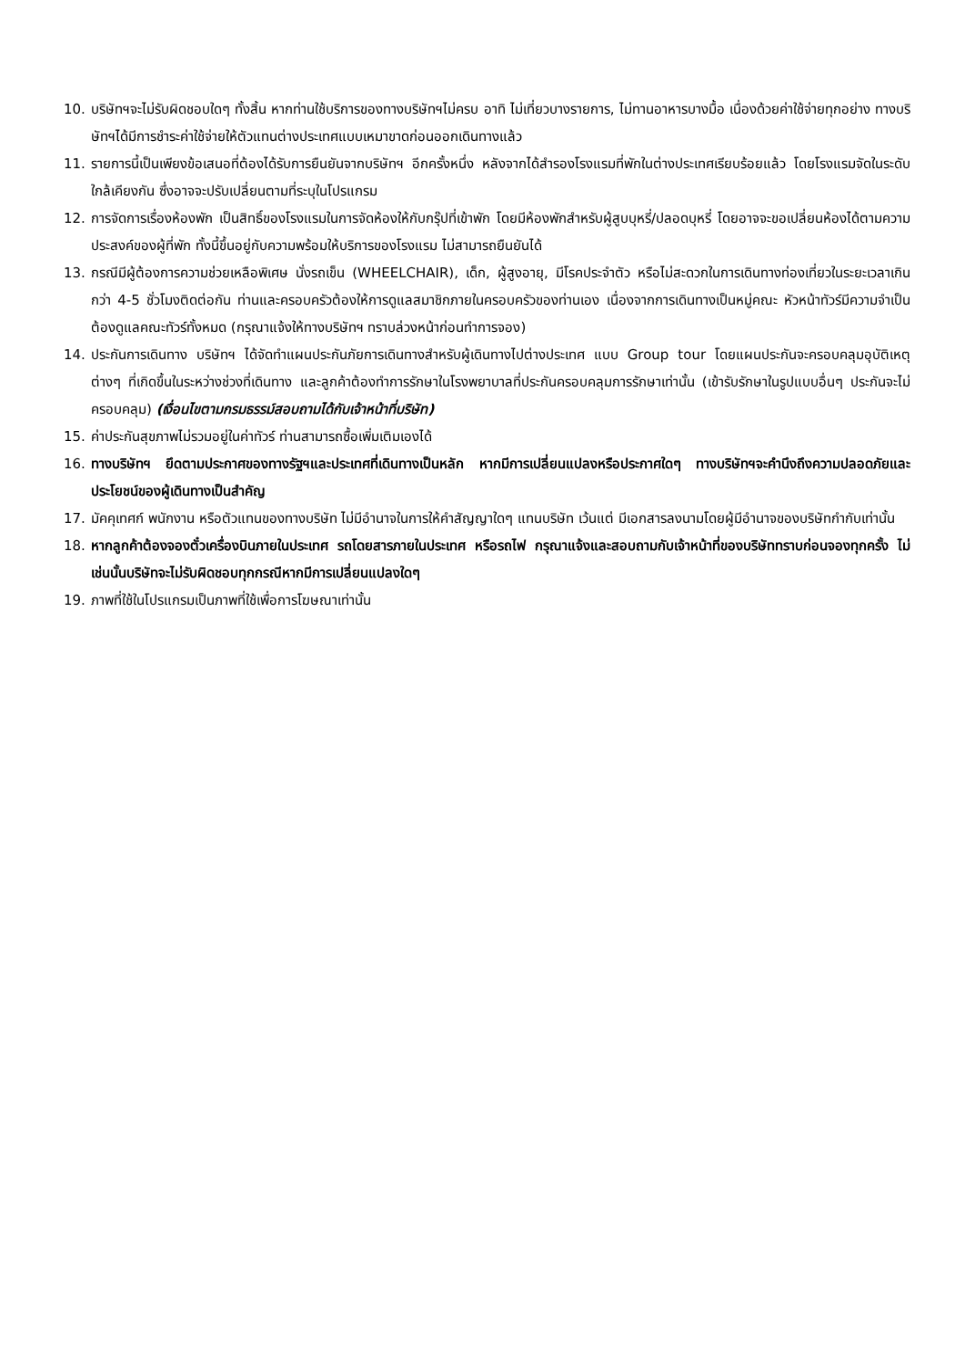10. บริษัทฯจะไม่รับผิดชอบใดๆ ทั้งสิ้น หากท่านใช้บริการของทางบริษัทฯไม่ครบ อาทิ ไม่เที่ยวบางรายการ, ไม่ทานอาหารบางมื้อ เนื่องด้วยค่าใช้จ่ายทุกอย่าง ทางบริษัทฯได้มีการชำระค่าใช้จ่ายให้ตัวแทนต่างประเทศแบบเหมาขาดก่อนออกเดินทางแล้ว
11. รายการนี้เป็นเพียงข้อเสนอที่ต้องได้รับการยืนยันจากบริษัทฯ อีกครั้งหนึ่ง หลังจากได้สำรองโรงแรมที่พักในต่างประเทศเรียบร้อยแล้ว โดยโรงแรมจัดในระดับใกล้เคียงกัน ซึ่งอาจจะปรับเปลี่ยนตามที่ระบุในโปรแกรม
12. การจัดการเรื่องห้องพัก เป็นสิทธิ์ของโรงแรมในการจัดห้องให้กับกรุ๊ปที่เข้าพัก โดยมีห้องพักสำหรับผู้สูบบุหรี่/ปลอดบุหรี่ โดยอาจจะขอเปลี่ยนห้องได้ตามความประสงค์ของผู้ที่พัก ทั้งนี้ขึ้นอยู่กับความพร้อมให้บริการของโรงแรม ไม่สามารถยืนยันได้
13. กรณีมีผู้ต้องการความช่วยเหลือพิเศษ นั่งรถเข็น (WHEELCHAIR), เด็ก, ผู้สูงอายุ, มีโรคประจำตัว หรือไม่สะดวกในการเดินทางท่องเที่ยวในระยะเวลาเกินกว่า 4-5 ชั่วโมงติดต่อกัน ท่านและครอบครัวต้องให้การดูแลสมาชิกภายในครอบครัวของท่านเอง เนื่องจากการเดินทางเป็นหมู่คณะ หัวหน้าทัวร์มีความจำเป็นต้องดูแลคณะทัวร์ทั้งหมด (กรุณาแจ้งให้ทางบริษัทฯ ทราบล่วงหน้าก่อนทำการจอง)
14. ประกันการเดินทาง บริษัทฯ ได้จัดทำแผนประกันภัยการเดินทางสำหรับผู้เดินทางไปต่างประเทศ แบบ Group tour โดยแผนประกันจะครอบคลุมอุบัติเหตุต่างๆ ที่เกิดขึ้นในระหว่างช่วงที่เดินทาง และลูกค้าต้องทำการรักษาในโรงพยาบาลที่ประกันครอบคลุมการรักษาเท่านั้น (เข้ารับรักษาในรูปแบบอื่นๆ ประกันจะไม่ครอบคลุม) (เงื่อนไขตามกรมธรรม์สอบถามได้กับเจ้าหน้าที่บริษัท)
15. ค่าประกันสุขภาพไม่รวมอยู่ในค่าทัวร์ ท่านสามารถซื้อเพิ่มเติมเองได้
16. ทางบริษัทฯ ยึดตามประกาศของทางรัฐฯและประเทศที่เดินทางเป็นหลัก หากมีการเปลี่ยนแปลงหรือประกาศใดๆ ทางบริษัทฯจะคำนึงถึงความปลอดภัยและประโยชน์ของผู้เดินทางเป็นสำคัญ
17. มัคคุเทศก์ พนักงาน หรือตัวแทนของทางบริษัท ไม่มีอำนาจในการให้คำสัญญาใดๆ แทนบริษัท เว้นแต่ มีเอกสารลงนามโดยผู้มีอำนาจของบริษัทกำกับเท่านั้น
18. หากลูกค้าต้องจองตั๋วเครื่องบินภายในประเทศ รถโดยสารภายในประเทศ หรือรถไฟ กรุณาแจ้งและสอบถามกับเจ้าหน้าที่ของบริษัททราบก่อนจองทุกครั้ง ไม่เช่นนั้นบริษัทจะไม่รับผิดชอบทุกกรณีหากมีการเปลี่ยนแปลงใดๆ
19. ภาพที่ใช้ในโปรแกรมเป็นภาพที่ใช้เพื่อการโฆษณาเท่านั้น